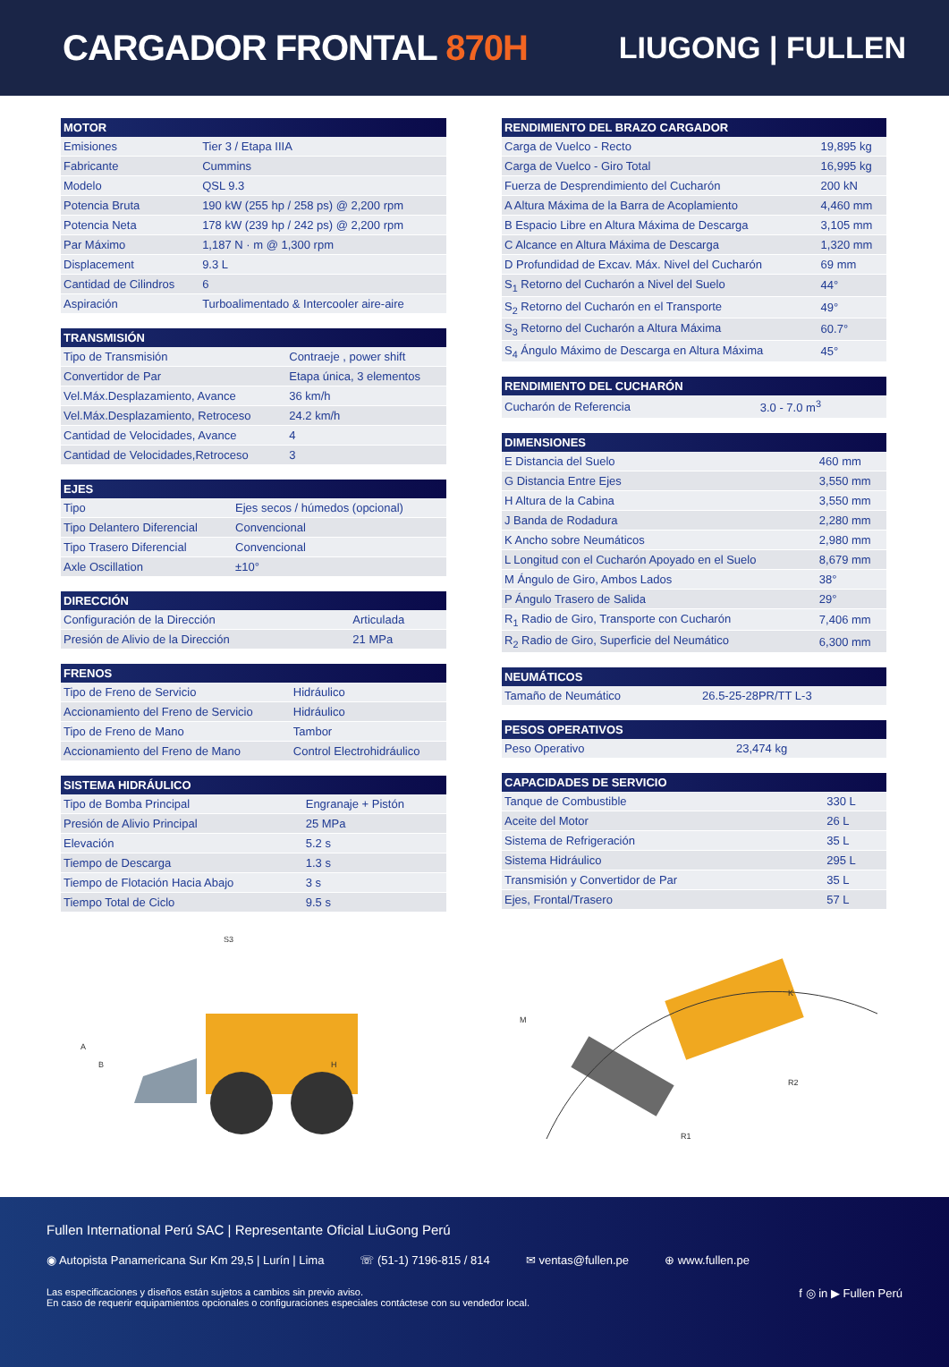CARGADOR FRONTAL 870H
LIUGONG | FULLEN
| MOTOR | |
| --- | --- |
| Emisiones | Tier 3 / Etapa IIIA |
| Fabricante | Cummins |
| Modelo | QSL 9.3 |
| Potencia Bruta | 190 kW (255 hp / 258 ps) @ 2,200 rpm |
| Potencia Neta | 178 kW (239 hp / 242 ps) @ 2,200 rpm |
| Par Máximo | 1,187 N · m @ 1,300 rpm |
| Displacement | 9.3 L |
| Cantidad de Cilindros | 6 |
| Aspiración | Turboalimentado & Intercooler aire-aire |
| TRANSMISIÓN | |
| --- | --- |
| Tipo de Transmisión | Contraeje , power shift |
| Convertidor de Par | Etapa única, 3 elementos |
| Vel.Máx.Desplazamiento, Avance | 36 km/h |
| Vel.Máx.Desplazamiento, Retroceso | 24.2 km/h |
| Cantidad de Velocidades, Avance | 4 |
| Cantidad de Velocidades,Retroceso | 3 |
| EJES | |
| --- | --- |
| Tipo | Ejes secos / húmedos (opcional) |
| Tipo Delantero Diferencial | Convencional |
| Tipo Trasero Diferencial | Convencional |
| Axle Oscillation | ±10° |
| DIRECCIÓN | |
| --- | --- |
| Configuración de la Dirección | Articulada |
| Presión de Alivio de la Dirección | 21 MPa |
| FRENOS | |
| --- | --- |
| Tipo de Freno de Servicio | Hidráulico |
| Accionamiento del Freno de Servicio | Hidráulico |
| Tipo de Freno de Mano | Tambor |
| Accionamiento del Freno de Mano | Control Electrohidráulico |
| SISTEMA HIDRÁULICO | |
| --- | --- |
| Tipo de Bomba Principal | Engranaje + Pistón |
| Presión de Alivio Principal | 25 MPa |
| Elevación | 5.2 s |
| Tiempo de Descarga | 1.3 s |
| Tiempo de Flotación Hacia Abajo | 3 s |
| Tiempo Total de Ciclo | 9.5 s |
| RENDIMIENTO DEL BRAZO CARGADOR | |
| --- | --- |
| Carga de Vuelco - Recto | 19,895 kg |
| Carga de Vuelco - Giro Total | 16,995 kg |
| Fuerza de Desprendimiento del Cucharón | 200 kN |
| A Altura Máxima de la Barra de Acoplamiento | 4,460 mm |
| B Espacio Libre en Altura Máxima de Descarga | 3,105 mm |
| C Alcance en Altura Máxima de Descarga | 1,320 mm |
| D Profundidad de Excav. Máx. Nivel del Cucharón | 69 mm |
| S<sub>1</sub> Retorno del Cucharón a Nivel del Suelo | 44° |
| S<sub>2</sub> Retorno del Cucharón en el Transporte | 49° |
| S<sub>3</sub> Retorno del Cucharón a Altura Máxima | 60.7° |
| S<sub>4</sub> Ángulo Máximo de Descarga en Altura Máxima | 45° |
| RENDIMIENTO DEL CUCHARÓN | |
| --- | --- |
| Cucharón de Referencia | 3.0 - 7.0 m<sup>3</sup> |
| DIMENSIONES | |
| --- | --- |
| E Distancia del Suelo | 460 mm |
| G Distancia Entre Ejes | 3,550 mm |
| H Altura de la Cabina | 3,550 mm |
| J Banda de Rodadura | 2,280 mm |
| K Ancho sobre Neumáticos | 2,980 mm |
| L Longitud con el Cucharón Apoyado en el Suelo | 8,679 mm |
| M Ángulo de Giro, Ambos Lados | 38° |
| P Ángulo Trasero de Salida | 29° |
| R<sub>1</sub> Radio de Giro, Transporte con Cucharón | 7,406 mm |
| R<sub>2</sub> Radio de Giro, Superficie del Neumático | 6,300 mm |
| NEUMÁTICOS | |
| --- | --- |
| Tamaño de Neumático | 26.5-25-28PR/TT L-3 |
| PESOS OPERATIVOS | |
| --- | --- |
| Peso Operativo | 23,474 kg |
| CAPACIDADES DE SERVICIO | |
| --- | --- |
| Tanque de Combustible | 330 L |
| Aceite del Motor | 26 L |
| Sistema de Refrigeración | 35 L |
| Sistema Hidráulico | 295 L |
| Transmisión y Convertidor de Par | 35 L |
| Ejes, Frontal/Trasero | 57 L |
A
B
S3
H
M
K
R1
R2
Fullen International Perú SAC | Representante Oficial LiuGong Perú
◉ Autopista Panamericana Sur Km 29,5 | Lurín | Lima ☏ (51-1) 7196-815 / 814 ✉ ventas@fullen.pe ⊕ www.fullen.pe
Las especificaciones y diseños están sujetos a cambios sin previo aviso.
En caso de requerir equipamientos opcionales o configuraciones especiales contáctese con su vendedor local.
f ◎ in ▶ Fullen Perú